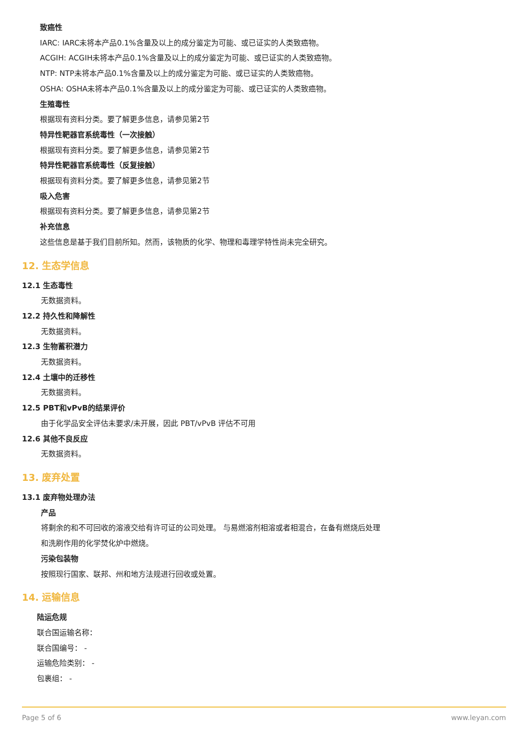致癌性
IARC: IARC未将本产品0.1%含量及以上的成分鉴定为可能、或已证实的人类致癌物。
ACGIH: ACGIH未将本产品0.1%含量及以上的成分鉴定为可能、或已证实的人类致癌物。
NTP: NTP未将本产品0.1%含量及以上的成分鉴定为可能、或已证实的人类致癌物。
OSHA: OSHA未将本产品0.1%含量及以上的成分鉴定为可能、或已证实的人类致癌物。
生殖毒性
根据现有资料分类。要了解更多信息，请参见第2节
特异性靶器官系统毒性（一次接触）
根据现有资料分类。要了解更多信息，请参见第2节
特异性靶器官系统毒性（反复接触）
根据现有资料分类。要了解更多信息，请参见第2节
吸入危害
根据现有资料分类。要了解更多信息，请参见第2节
补充信息
这些信息是基于我们目前所知。然而，该物质的化学、物理和毒理学特性尚未完全研究。
12. 生态学信息
12.1 生态毒性
无数据资料。
12.2 持久性和降解性
无数据资料。
12.3 生物蓄积潜力
无数据资料。
12.4 土壤中的迁移性
无数据资料。
12.5 PBT和vPvB的结果评价
由于化学品安全评估未要求/未开展，因此 PBT/vPvB 评估不可用
12.6 其他不良反应
无数据资料。
13. 废弃处置
13.1 废弃物处理办法
产品
将剩余的和不可回收的溶液交给有许可证的公司处理。 与易燃溶剂相溶或者相混合，在备有燃烧后处理
和洗刷作用的化学焚化炉中燃烧。
污染包装物
按照现行国家、联邦、州和地方法规进行回收或处置。
14. 运输信息
陆运危规
联合国运输名称：
联合国编号： -
运输危险类别： -
包裹组： -
Page 5 of 6 www.leyan.com